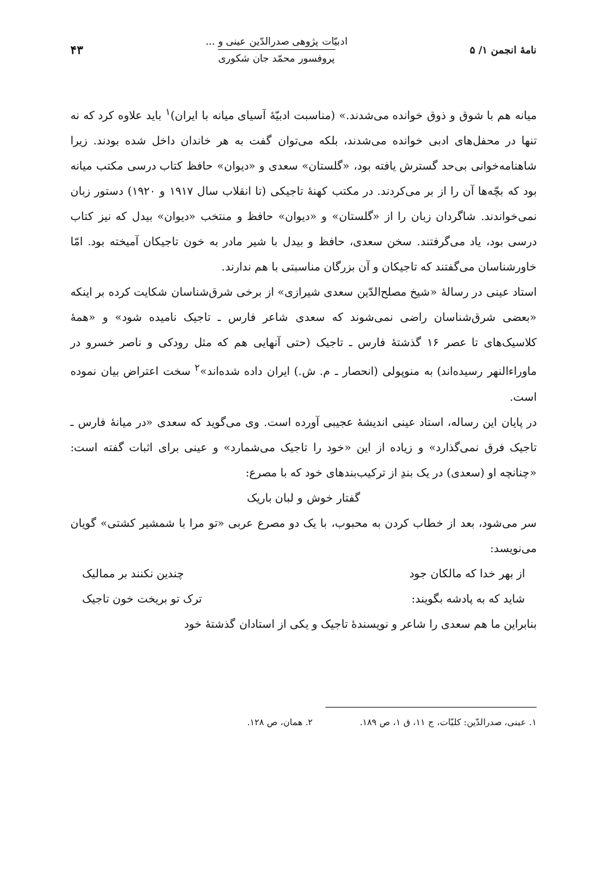نامهٔ انجمن ۱/ ۵
ادبیّات پژوهی صدرالدّین عینی و ...
پروفسور محمّد جان شکوری
۴۳
میانه هم با شوق و ذوق خوانده می‌شدند.» (مناسبت ادبیّهٔ آسیای میانه با ایران)<sup>۱</sup> باید علاوه کرد که نه تنها در محفل‌های ادبی خوانده می‌شدند، بلکه می‌توان گفت به هر خاندان داخل شده بودند. زیرا شاهنامه‌خوانی بی‌حد گسترش یافته بود، «گلستان» سعدی و «دیوان» حافظ کتاب درسی مکتب میانه بود که بچّه‌ها آن را از بر می‌کردند. در مکتب کهنهٔ تاجیکی (تا انقلاب سال ۱۹۱۷ و ۱۹۲۰) دستور زبان نمی‌خواندند. شاگردان زبان را از «گلستان» و «دیوان» حافظ و منتخب «دیوان» بیدل که نیز کتاب درسی بود، یاد می‌گرفتند. سخن سعدی، حافظ و بیدل با شیر مادر به خون تاجیکان آمیخته بود. امّا خاورشناسان می‌گفتند که تاجیکان و آن بزرگان مناسبتی با هم ندارند.
استاد عینی در رسالهٔ «شیخ مصلح‌الدّین سعدی شیرازی» از برخی شرق‌شناسان شکایت کرده بر اینکه «بعضی شرق‌شناسان راضی نمی‌شوند که سعدی شاعر فارس ـ تاجیک نامیده شود» و «همهٔ کلاسیک‌های تا عصر ۱۶ گذشتهٔ فارس ـ تاجیک (حتی آنهایی هم که مثل رودکی و ناصر خسرو در ماوراءالنهر رسیده‌اند) به منوپولی (انحصار ـ م. ش.) ایران داده شده‌اند»<sup>۲</sup> سخت اعتراض بیان نموده است.
در پایان این رساله، استاد عینی اندیشهٔ عجیبی آورده است. وی می‌گوید که سعدی «در میانهٔ فارس ـ تاجیک فرق نمی‌گذارد» و زیاده از این «خود را تاجیک می‌شمارد» و عینی برای اثبات گفته است: «چنانچه او (سعدی) در یک بندِ از ترکیب‌بندهای خود که با مصرع:
گفتار خوش و لبان باریک
سر می‌شود، بعد از خطاب کردن به محبوب، با یک دو مصرع عربی «تو مرا با شمشیر کشتی» گویان می‌نویسد:
از بهر خدا که مالکان جود چندین نکنند بر ممالیک
شاید که به پادشه بگویند: ترک تو بریخت خون تاجیک
بنابراین ما هم سعدی را شاعر و نویسندهٔ تاجیک و یکی از استادان گذشتهٔ خود
۱. عینی، صدرالدّین: کلیّات، ج ۱۱، ق ۱، ص ۱۸۹. ۲. همان، ص ۱۲۸.